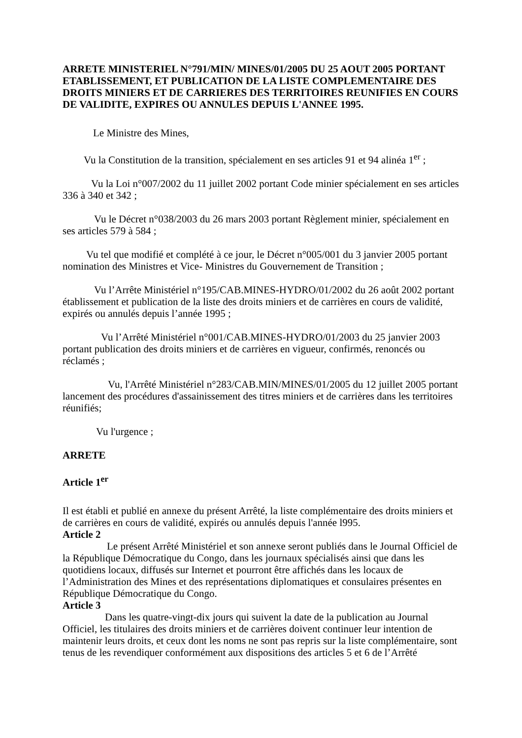ARRETE MINISTERIEL N°791/MIN/ MINES/01/2005 DU 25 AOUT 2005 PORTANT ETABLISSEMENT, ET PUBLICATION DE LA LISTE COMPLEMENTAIRE DES DROITS MINIERS ET DE CARRIERES DES TERRITOIRES REUNIFIES EN COURS DE VALIDITE, EXPIRES OU ANNULES DEPUIS L'ANNEE 1995.
Le Ministre des Mines,
Vu la Constitution de la transition, spécialement en ses articles 91 et 94 alinéa 1<sup>er</sup> ;
Vu la Loi n°007/2002 du 11 juillet 2002 portant Code minier spécialement en ses articles 336 à 340 et 342 ;
Vu le Décret n°038/2003 du 26 mars 2003 portant Règlement minier, spécialement en ses articles 579 à 584 ;
Vu tel que modifié et complété à ce jour, le Décret n°005/001 du 3 janvier 2005 portant nomination des Ministres et Vice- Ministres du Gouvernement de Transition ;
Vu l’Arrête Ministériel n°195/CAB.MINES-HYDRO/01/2002 du 26 août 2002 portant établissement et publication de la liste des droits miniers et de carrières en cours de validité, expirés ou annulés depuis l’année 1995 ;
Vu l’Arrêté Ministériel n°001/CAB.MINES-HYDRO/01/2003 du 25 janvier 2003 portant publication des droits miniers et de carrières en vigueur, confirmés, renoncés ou réclamés ;
Vu, l'Arrêté Ministériel n°283/CAB.MIN/MINES/01/2005 du 12 juillet 2005 portant lancement des procédures d'assainissement des titres miniers et de carrières dans les territoires réunifiés;
Vu l'urgence ;
ARRETE
Article 1<sup>er</sup>
Il est établi et publié en annexe du présent Arrêté, la liste complémentaire des droits miniers et de carrières en cours de validité, expirés ou annulés depuis l'année l995.
Article 2
Le présent Arrêté Ministériel et son annexe seront publiés dans le Journal Officiel de la République Démocratique du Congo, dans les journaux spécialisés ainsi que dans les quotidiens locaux, diffusés sur Internet et pourront être affichés dans les locaux de l’Administration des Mines et des représentations diplomatiques et consulaires présentes en République Démocratique du Congo.
Article 3
Dans les quatre-vingt-dix jours qui suivent la date de la publication au Journal Officiel, les titulaires des droits miniers et de carrières doivent continuer leur intention de maintenir leurs droits, et ceux dont les noms ne sont pas repris sur la liste complémentaire, sont tenus de les revendiquer conformément aux dispositions des articles 5 et 6 de l’Arrêté